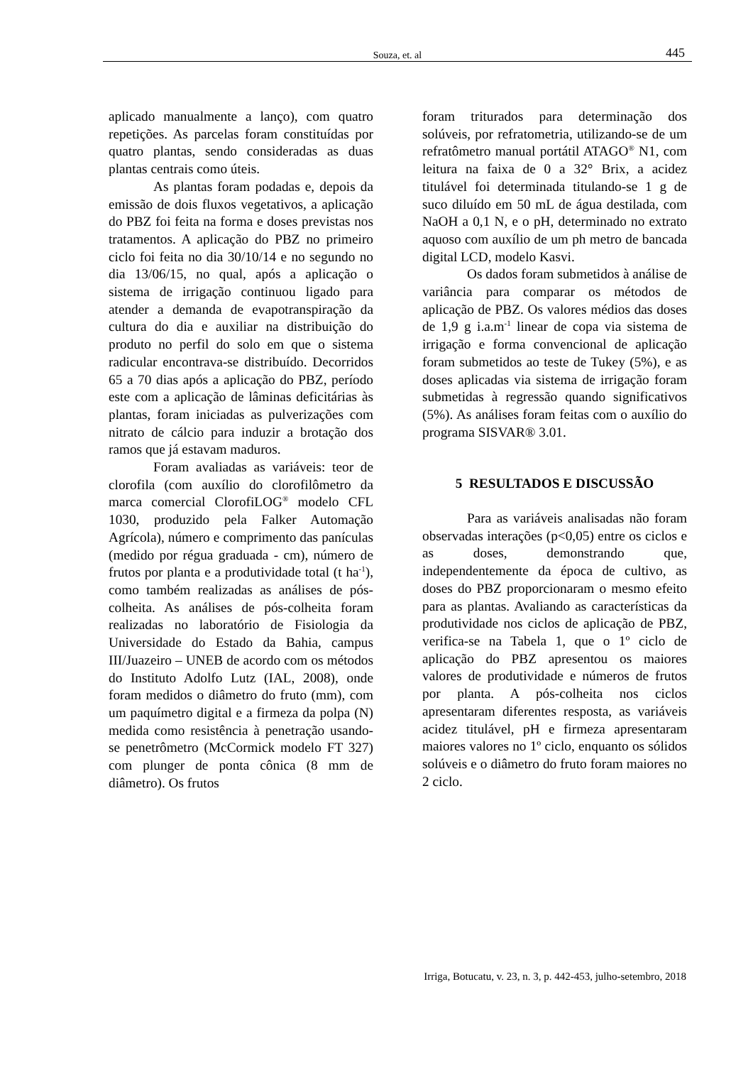Souza, et. al 445
aplicado manualmente a lanço), com quatro repetições. As parcelas foram constituídas por quatro plantas, sendo consideradas as duas plantas centrais como úteis.
As plantas foram podadas e, depois da emissão de dois fluxos vegetativos, a aplicação do PBZ foi feita na forma e doses previstas nos tratamentos. A aplicação do PBZ no primeiro ciclo foi feita no dia 30/10/14 e no segundo no dia 13/06/15, no qual, após a aplicação o sistema de irrigação continuou ligado para atender a demanda de evapotranspiração da cultura do dia e auxiliar na distribuição do produto no perfil do solo em que o sistema radicular encontrava-se distribuído. Decorridos 65 a 70 dias após a aplicação do PBZ, período este com a aplicação de lâminas deficitárias às plantas, foram iniciadas as pulverizações com nitrato de cálcio para induzir a brotação dos ramos que já estavam maduros.
Foram avaliadas as variáveis: teor de clorofila (com auxílio do clorofilômetro da marca comercial ClorofiLOG<sup>®</sup> modelo CFL 1030, produzido pela Falker Automação Agrícola), número e comprimento das panículas (medido por régua graduada - cm), número de frutos por planta e a produtividade total (t ha<sup>-1</sup>), como também realizadas as análises de pós-colheita. As análises de pós-colheita foram realizadas no laboratório de Fisiologia da Universidade do Estado da Bahia, campus III/Juazeiro – UNEB de acordo com os métodos do Instituto Adolfo Lutz (IAL, 2008), onde foram medidos o diâmetro do fruto (mm), com um paquímetro digital e a firmeza da polpa (N) medida como resistência à penetração usando-se penetrômetro (McCormick modelo FT 327) com plunger de ponta cônica (8 mm de diâmetro). Os frutos
foram triturados para determinação dos solúveis, por refratometria, utilizando-se de um refratômetro manual portátil ATAGO<sup>®</sup> N1, com leitura na faixa de 0 a 32° Brix, a acidez titulável foi determinada titulando-se 1 g de suco diluído em 50 mL de água destilada, com NaOH a 0,1 N, e o pH, determinado no extrato aquoso com auxílio de um ph metro de bancada digital LCD, modelo Kasvi.
Os dados foram submetidos à análise de variância para comparar os métodos de aplicação de PBZ. Os valores médios das doses de 1,9 g i.a.m<sup>-1</sup> linear de copa via sistema de irrigação e forma convencional de aplicação foram submetidos ao teste de Tukey (5%), e as doses aplicadas via sistema de irrigação foram submetidas à regressão quando significativos (5%). As análises foram feitas com o auxílio do programa SISVAR® 3.01.
5 RESULTADOS E DISCUSSÃO
Para as variáveis analisadas não foram observadas interações (p<0,05) entre os ciclos e as doses, demonstrando que, independentemente da época de cultivo, as doses do PBZ proporcionaram o mesmo efeito para as plantas. Avaliando as características da produtividade nos ciclos de aplicação de PBZ, verifica-se na Tabela 1, que o 1º ciclo de aplicação do PBZ apresentou os maiores valores de produtividade e números de frutos por planta. A pós-colheita nos ciclos apresentaram diferentes resposta, as variáveis acidez titulável, pH e firmeza apresentaram maiores valores no 1º ciclo, enquanto os sólidos solúveis e o diâmetro do fruto foram maiores no 2 ciclo.
Irriga, Botucatu, v. 23, n. 3, p. 442-453, julho-setembro, 2018